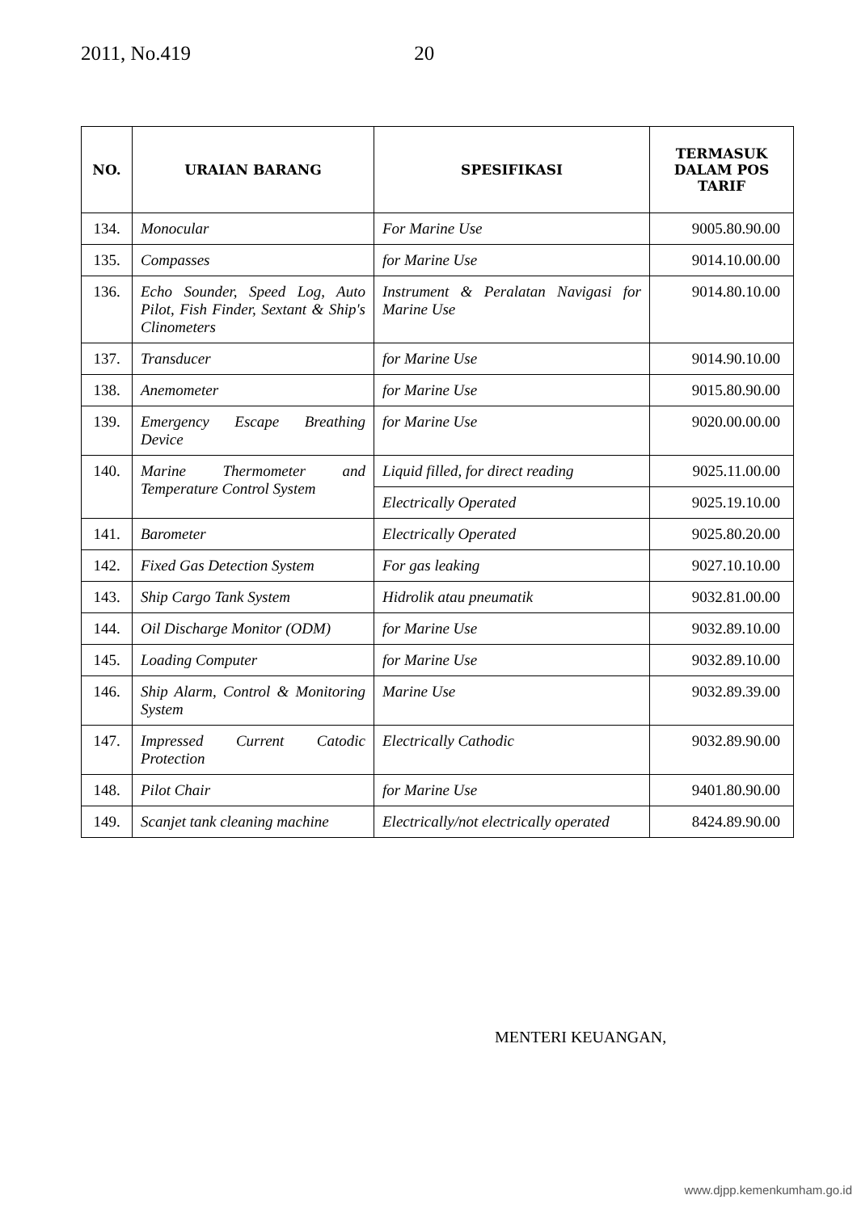2011, No.419 20
| NO. | URAIAN BARANG | SPESIFIKASI | TERMASUK DALAM POS TARIF |
| --- | --- | --- | --- |
| 134. | Monocular | For Marine Use | 9005.80.90.00 |
| 135. | Compasses | for Marine Use | 9014.10.00.00 |
| 136. | Echo Sounder, Speed Log, Auto Pilot, Fish Finder, Sextant & Ship's Clinometers | Instrument & Peralatan Navigasi for Marine Use | 9014.80.10.00 |
| 137. | Transducer | for Marine Use | 9014.90.10.00 |
| 138. | Anemometer | for Marine Use | 9015.80.90.00 |
| 139. | Emergency Escape Breathing Device | for Marine Use | 9020.00.00.00 |
| 140. | Marine Thermometer and Temperature Control System | Liquid filled, for direct reading | 9025.11.00.00 |
| | | Electrically Operated | 9025.19.10.00 |
| 141. | Barometer | Electrically Operated | 9025.80.20.00 |
| 142. | Fixed Gas Detection System | For gas leaking | 9027.10.10.00 |
| 143. | Ship Cargo Tank System | Hidrolik atau pneumatik | 9032.81.00.00 |
| 144. | Oil Discharge Monitor (ODM) | for Marine Use | 9032.89.10.00 |
| 145. | Loading Computer | for Marine Use | 9032.89.10.00 |
| 146. | Ship Alarm, Control & Monitoring System | Marine Use | 9032.89.39.00 |
| 147. | Impressed Current Catodic Protection | Electrically Cathodic | 9032.89.90.00 |
| 148. | Pilot Chair | for Marine Use | 9401.80.90.00 |
| 149. | Scanjet tank cleaning machine | Electrically/not electrically operated | 8424.89.90.00 |
MENTERI KEUANGAN,
www.djpp.kemenkumham.go.id